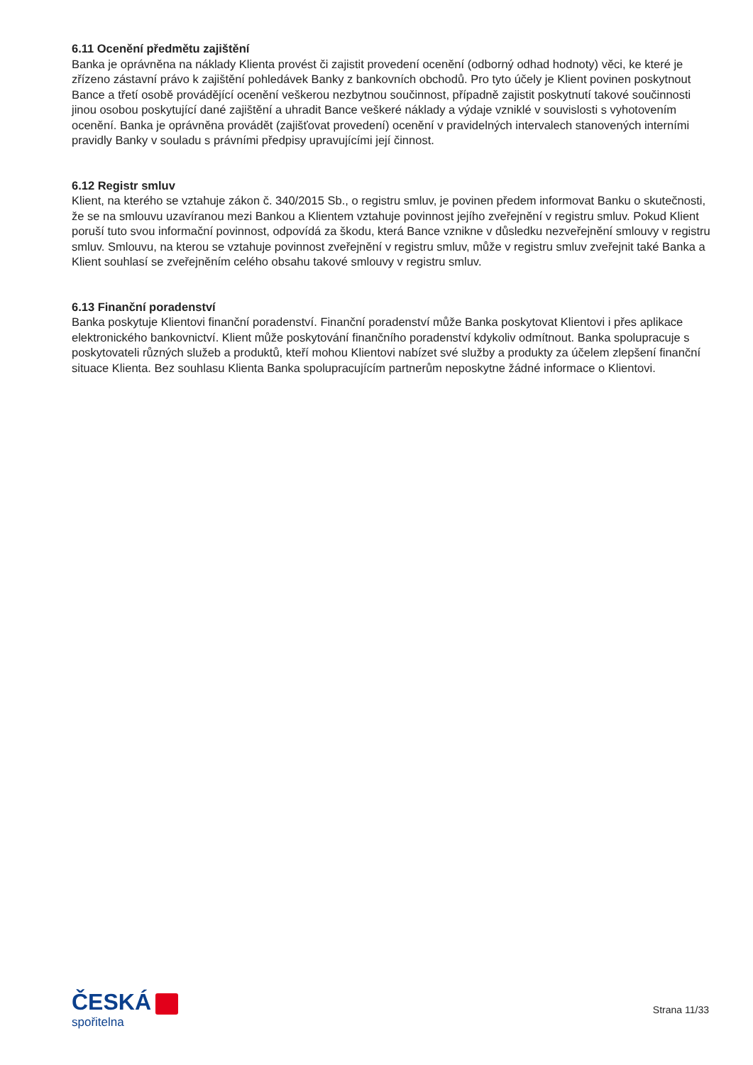6.11 Ocenění předmětu zajištění
Banka je oprávněna na náklady Klienta provést či zajistit provedení ocenění (odborný odhad hodnoty) věci, ke které je zřízeno zástavní právo k zajištění pohledávek Banky z bankovních obchodů. Pro tyto účely je Klient povinen poskytnout Bance a třetí osobě provádějící ocenění veškerou nezbytnou součinnost, případně zajistit poskytnutí takové součinnosti jinou osobou poskytující dané zajištění a uhradit Bance veškeré náklady a výdaje vzniklé v souvislosti s vyhotovením ocenění. Banka je oprávněna provádět (zajišťovat provedení) ocenění v pravidelných intervalech stanovených interními pravidly Banky v souladu s právními předpisy upravujícími její činnost.
6.12 Registr smluv
Klient, na kterého se vztahuje zákon č. 340/2015 Sb., o registru smluv, je povinen předem informovat Banku o skutečnosti, že se na smlouvu uzavíranou mezi Bankou a Klientem vztahuje povinnost jejího zveřejnění v registru smluv. Pokud Klient poruší tuto svou informační povinnost, odpovídá za škodu, která Bance vznikne v důsledku nezveřejnění smlouvy v registru smluv. Smlouvu, na kterou se vztahuje povinnost zveřejnění v registru smluv, může v registru smluv zveřejnit také Banka a Klient souhlasí se zveřejněním celého obsahu takové smlouvy v registru smluv.
6.13 Finanční poradenství
Banka poskytuje Klientovi finanční poradenství. Finanční poradenství může Banka poskytovat Klientovi i přes aplikace elektronického bankovnictví. Klient může poskytování finančního poradenství kdykoliv odmítnout. Banka spolupracuje s poskytovateli různých služeb a produktů, kteří mohou Klientovi nabízet své služby a produkty za účelem zlepšení finanční situace Klienta. Bez souhlasu Klienta Banka spolupracujícím partnerům neposkytne žádné informace o Klientovi.
ČESKÁ
spořitelna
Strana 11/33